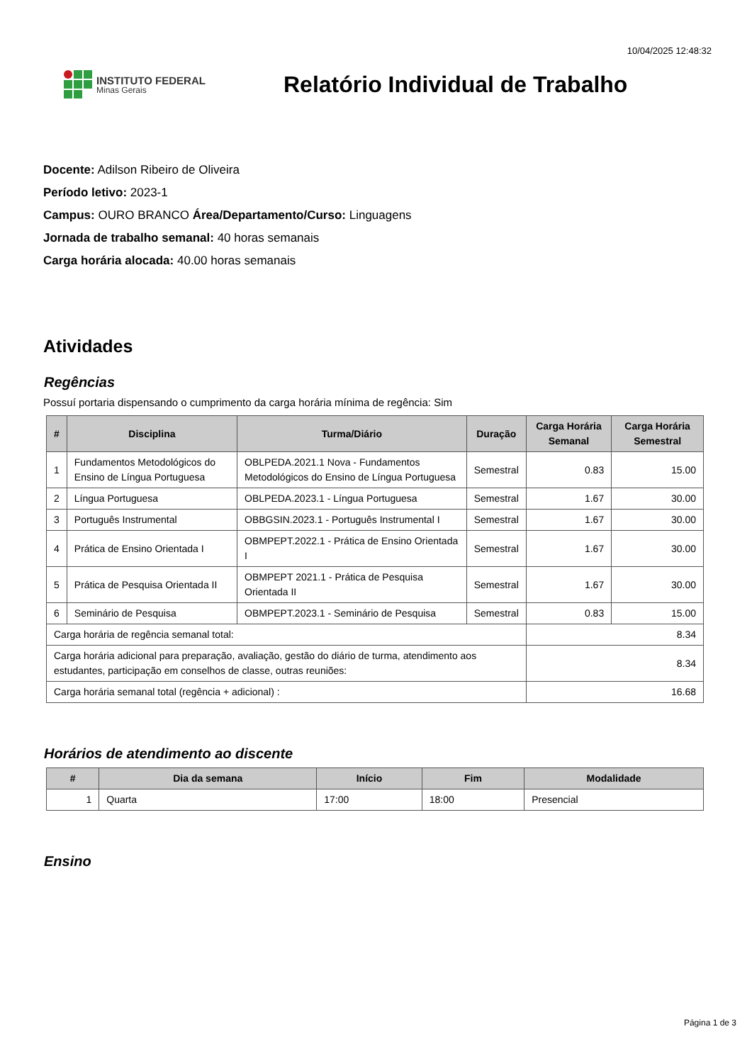10/04/2025 12:48:32
INSTITUTO FEDERAL
Minas Gerais
Relatório Individual de Trabalho
Docente: Adilson Ribeiro de Oliveira
Período letivo: 2023-1
Campus: OURO BRANCO Área/Departamento/Curso: Linguagens
Jornada de trabalho semanal: 40 horas semanais
Carga horária alocada: 40.00 horas semanais
Atividades
Regências
Possuí portaria dispensando o cumprimento da carga horária mínima de regência: Sim
| # | Disciplina | Turma/Diário | Duração | Carga Horária Semanal | Carga Horária Semestral |
| --- | --- | --- | --- | --- | --- |
| 1 | Fundamentos Metodológicos do Ensino de Língua Portuguesa | OBLPEDA.2021.1 Nova - Fundamentos Metodológicos do Ensino de Língua Portuguesa | Semestral | 0.83 | 15.00 |
| 2 | Língua Portuguesa | OBLPEDA.2023.1 - Língua Portuguesa | Semestral | 1.67 | 30.00 |
| 3 | Português Instrumental | OBBGSIN.2023.1 - Português Instrumental I | Semestral | 1.67 | 30.00 |
| 4 | Prática de Ensino Orientada I | OBMPEPT.2022.1 - Prática de Ensino Orientada I | Semestral | 1.67 | 30.00 |
| 5 | Prática de Pesquisa Orientada II | OBMPEPT 2021.1 - Prática de Pesquisa Orientada II | Semestral | 1.67 | 30.00 |
| 6 | Seminário de Pesquisa | OBMPEPT.2023.1 - Seminário de Pesquisa | Semestral | 0.83 | 15.00 |
| Carga horária de regência semanal total: | | | | 8.34 | |
| Carga horária adicional para preparação, avaliação, gestão do diário de turma, atendimento aos estudantes, participação em conselhos de classe, outras reuniões: | | | | 8.34 | |
| Carga horária semanal total (regência + adicional) : | | | | 16.68 | |
Horários de atendimento ao discente
| # | Dia da semana | Início | Fim | Modalidade |
| --- | --- | --- | --- | --- |
| 1 | Quarta | 17:00 | 18:00 | Presencial |
Ensino
Página 1 de 3